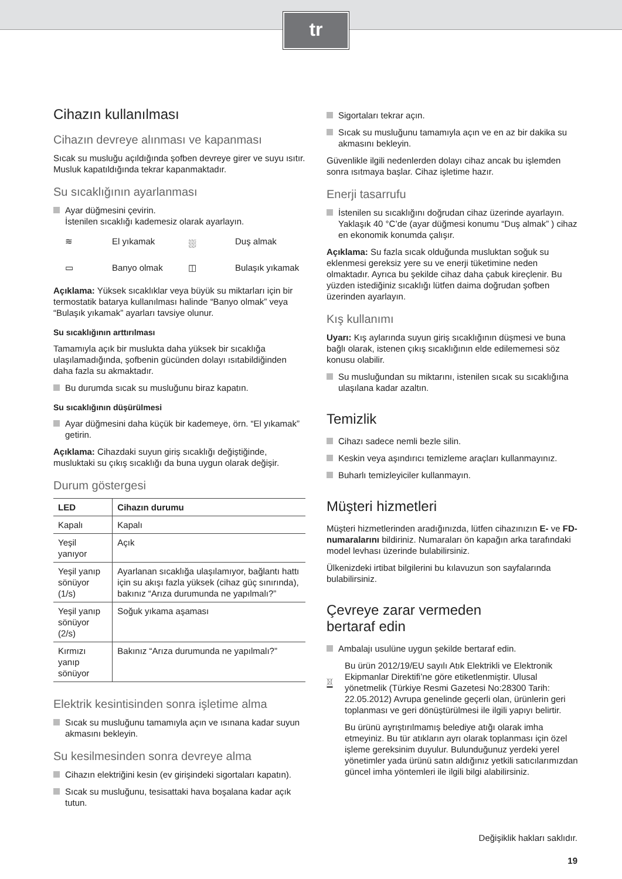tr
Cihazın kullanılması
Cihazın devreye alınması ve kapanması
Sıcak su musluğu açıldığında şofben devreye girer ve suyu ısıtır. Musluk kapatıldığında tekrar kapanmaktadır.
Su sıcaklığının ayarlanması
Ayar düğmesini çevirin.
İstenilen sıcaklığı kademesiz olarak ayarlayın.
≋
El yıkamak
⛆
Duş almak
▭
Banyo olmak
◫
Bulaşık yıkamak
Açıklama: Yüksek sıcaklıklar veya büyük su miktarları için bir termostatik batarya kullanılması halinde “Banyo olmak” veya “Bulaşık yıkamak” ayarları tavsiye olunur.
Su sıcaklığının arttırılması
Tamamıyla açık bir muslukta daha yüksek bir sıcaklığa ulaşılamadığında, şofbenin gücünden dolayı ısıtabildiğinden daha fazla su akmaktadır.
Bu durumda sıcak su musluğunu biraz kapatın.
Su sıcaklığının düşürülmesi
Ayar düğmesini daha küçük bir kademeye, örn. “El yıkamak” getirin.
Açıklama: Cihazdaki suyun giriş sıcaklığı değiştiğinde, musluktaki su çıkış sıcaklığı da buna uygun olarak değişir.
Durum göstergesi
| LED | Cihazın durumu |
| --- | --- |
| Kapalı | Kapalı |
| Yeşil yanıyor | Açık |
| Yeşil yanıp sönüyor (1/s) | Ayarlanan sıcaklığa ulaşılamıyor, bağlantı hattı için su akışı fazla yüksek (cihaz güç sınırında), bakınız “Arıza durumunda ne yapılmalı?” |
| Yeşil yanıp sönüyor (2/s) | Soğuk yıkama aşaması |
| Kırmızı yanıp sönüyor | Bakınız “Arıza durumunda ne yapılmalı?” |
Elektrik kesintisinden sonra işletime alma
Sıcak su musluğunu tamamıyla açın ve ısınana kadar suyun akmasını bekleyin.
Su kesilmesinden sonra devreye alma
Cihazın elektriğini kesin (ev girişindeki sigortaları kapatın).
Sıcak su musluğunu, tesisattaki hava boşalana kadar açık tutun.
Sigortaları tekrar açın.
Sıcak su musluğunu tamamıyla açın ve en az bir dakika su akmasını bekleyin.
Güvenlikle ilgili nedenlerden dolayı cihaz ancak bu işlemden sonra ısıtmaya başlar. Cihaz işletime hazır.
Enerji tasarrufu
İstenilen su sıcaklığını doğrudan cihaz üzerinde ayarlayın. Yaklaşık 40 °C’de (ayar düğmesi konumu “Duş almak” ) cihaz en ekonomik konumda çalışır.
Açıklama: Su fazla sıcak olduğunda musluktan soğuk su eklenmesi gereksiz yere su ve enerji tüketimine neden olmaktadır. Ayrıca bu şekilde cihaz daha çabuk kireçlenir. Bu yüzden istediğiniz sıcaklığı lütfen daima doğrudan şofben üzerinden ayarlayın.
Kış kullanımı
Uyarı: Kış aylarında suyun giriş sıcaklığının düşmesi ve buna bağlı olarak, istenen çıkış sıcaklığının elde edilememesi söz konusu olabilir.
Su musluğundan su miktarını, istenilen sıcak su sıcaklığına ulaşılana kadar azaltın.
Temizlik
Cihazı sadece nemli bezle silin.
Keskin veya aşındırıcı temizleme araçları kullanmayınız.
Buharlı temizleyiciler kullanmayın.
Müşteri hizmetleri
Müşteri hizmetlerinden aradığınızda, lütfen cihazınızın E- ve FD-numaralarını bildiriniz. Numaraları ön kapağın arka tarafındaki model levhası üzerinde bulabilirsiniz.
Ülkenizdeki irtibat bilgilerini bu kılavuzun son sayfalarında bulabilirsiniz.
Çevreye zarar vermeden
bertaraf edin
Ambalajı usulüne uygun şekilde bertaraf edin.
Bu ürün 2012/19/EU sayılı Atık Elektrikli ve Elektronik Ekipmanlar Direktifi’ne göre etiketlenmiştir. Ulusal yönetmelik (Türkiye Resmi Gazetesi No:28300 Tarih: 22.05.2012) Avrupa genelinde geçerli olan, ürünlerin geri toplanması ve geri dönüştürülmesi ile ilgili yapıyı belirtir.
Bu ürünü ayrıştırılmamış belediye atığı olarak imha etmeyiniz. Bu tür atıkların ayrı olarak toplanması için özel işleme gereksinim duyulur. Bulunduğunuz yerdeki yerel yönetimler yada ürünü satın aldığınız yetkili satıcılarımızdan güncel imha yöntemleri ile ilgili bilgi alabilirsiniz.
Değişiklik hakları saklıdır.
19